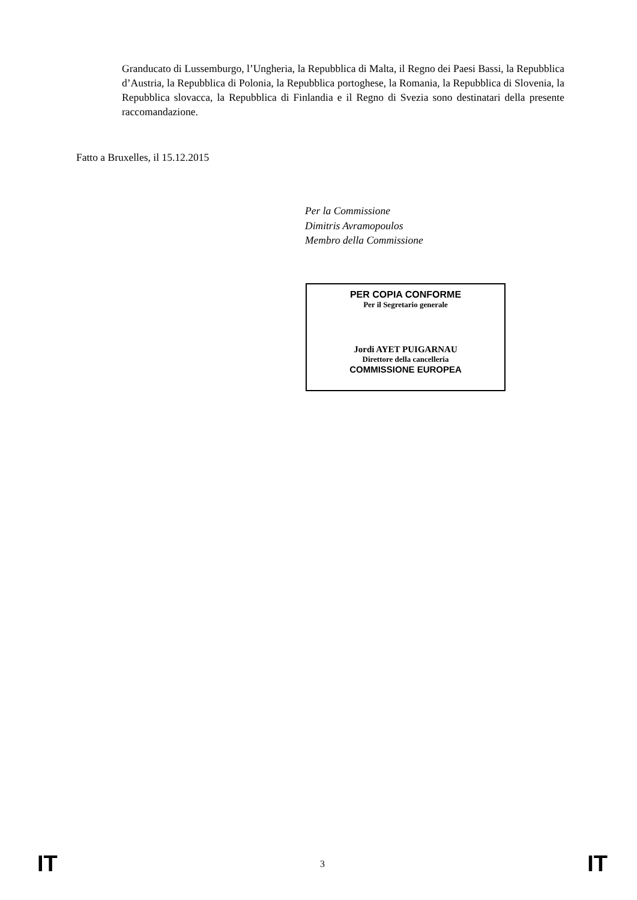Granducato di Lussemburgo, l’Ungheria, la Repubblica di Malta, il Regno dei Paesi Bassi, la Repubblica d’Austria, la Repubblica di Polonia, la Repubblica portoghese, la Romania, la Repubblica di Slovenia, la Repubblica slovacca, la Repubblica di Finlandia e il Regno di Svezia sono destinatari della presente raccomandazione.
Fatto a Bruxelles, il 15.12.2015
Per la Commissione
Dimitris Avramopoulos
Membro della Commissione
PER COPIA CONFORME
Per il Segretario generale
Jordi AYET PUIGARNAU
Direttore della cancelleria
COMMISSIONE EUROPEA
IT 3 IT